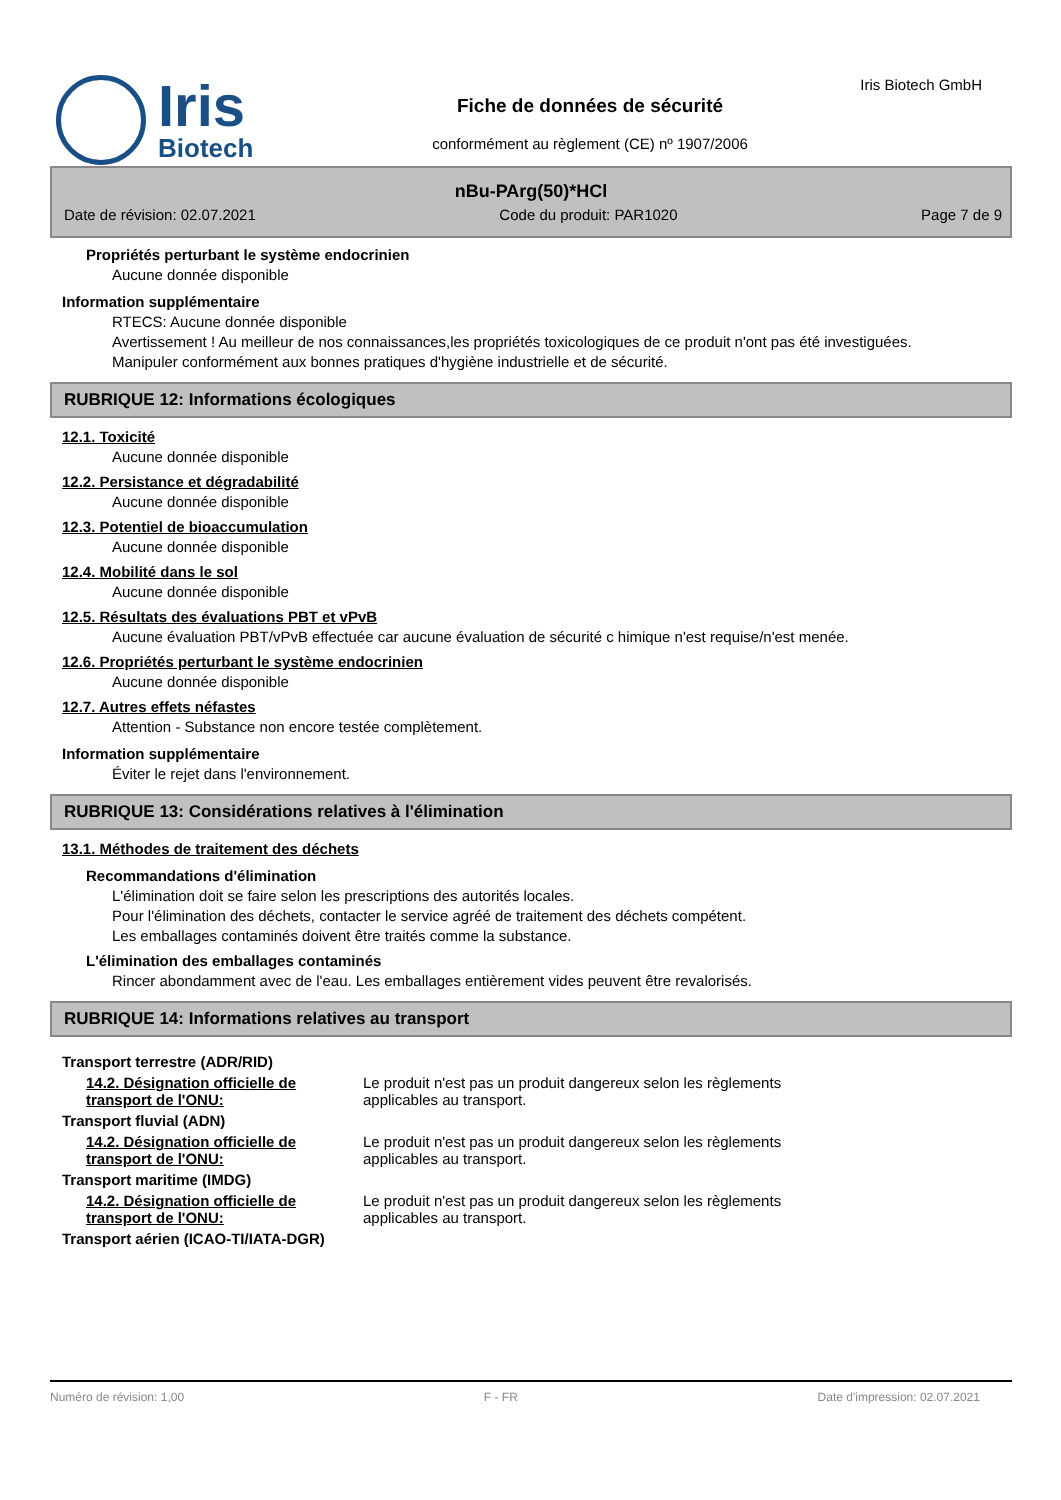Iris Biotech
Fiche de données de sécurité
conformément au règlement (CE) nº 1907/2006
Iris Biotech GmbH
nBu-PArg(50)*HCl
Date de révision: 02.07.2021 Code du produit: PAR1020 Page 7 de 9
Propriétés perturbant le système endocrinien
Aucune donnée disponible
Information supplémentaire
RTECS: Aucune donnée disponible
Avertissement ! Au meilleur de nos connaissances,les propriétés toxicologiques de ce produit n'ont pas été investiguées.
Manipuler conformément aux bonnes pratiques d'hygiène industrielle et de sécurité.
RUBRIQUE 12: Informations écologiques
12.1. Toxicité
Aucune donnée disponible
12.2. Persistance et dégradabilité
Aucune donnée disponible
12.3. Potentiel de bioaccumulation
Aucune donnée disponible
12.4. Mobilité dans le sol
Aucune donnée disponible
12.5. Résultats des évaluations PBT et vPvB
Aucune évaluation PBT/vPvB effectuée car aucune évaluation de sécurité c himique n'est requise/n'est menée.
12.6. Propriétés perturbant le système endocrinien
Aucune donnée disponible
12.7. Autres effets néfastes
Attention - Substance non encore testée complètement.
Information supplémentaire
Éviter le rejet dans l'environnement.
RUBRIQUE 13: Considérations relatives à l'élimination
13.1. Méthodes de traitement des déchets
Recommandations d'élimination
L'élimination doit se faire selon les prescriptions des autorités locales.
Pour l'élimination des déchets, contacter le service agréé de traitement des déchets compétent.
Les emballages contaminés doivent être traités comme la substance.
L'élimination des emballages contaminés
Rincer abondamment avec de l'eau. Les emballages entièrement vides peuvent être revalorisés.
RUBRIQUE 14: Informations relatives au transport
Transport terrestre (ADR/RID)
14.2. Désignation officielle de transport de l'ONU:
Le produit n'est pas un produit dangereux selon les règlements applicables au transport.
Transport fluvial (ADN)
14.2. Désignation officielle de transport de l'ONU:
Le produit n'est pas un produit dangereux selon les règlements applicables au transport.
Transport maritime (IMDG)
14.2. Désignation officielle de transport de l'ONU:
Le produit n'est pas un produit dangereux selon les règlements applicables au transport.
Transport aérien (ICAO-TI/IATA-DGR)
Numéro de révision: 1,00 F - FR Date d'impression: 02.07.2021